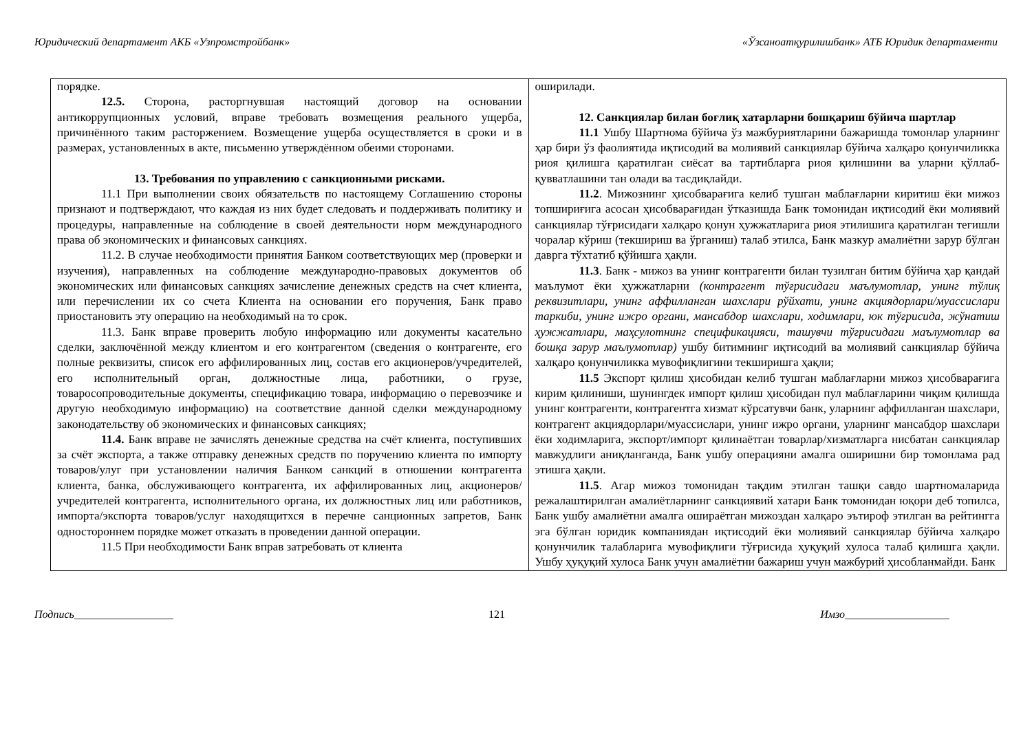Юридический департамент АКБ «Узпромстройбанк» «Ўзсаноатқурилишбанк» АТБ Юридик департаменти
| порядке. 12.5. Сторона, расторгнувшая настоящий договор на основании антикоррупционных условий, вправе требовать возмещения реального ущерба, причинённого таким расторжением. Возмещение ущерба осуществляется в сроки и в размерах, установленных в акте, письменно утверждённом обеими сторонами. 13. Требования по управлению с санкционными рисками. 11.1 При выполнении своих обязательств по настоящему Соглашению стороны признают и подтверждают, что каждая из них будет следовать и поддерживать политику и процедуры, направленные на соблюдение в своей деятельности норм международного права об экономических и финансовых санкциях. 11.2. В случае необходимости принятия Банком соответствующих мер (проверки и изучения), направленных на соблюдение международно-правовых документов об экономических или финансовых санкциях зачисление денежных средств на счет клиента, или перечислении их со счета Клиента на основании его поручения, Банк право приостановить эту операцию на необходимый на то срок. 11.3. Банк вправе проверить любую информацию или документы касательно сделки, заключённой между клиентом и его контрагентом (сведения о контрагенте, его полные реквизиты, список его аффилированных лиц, состав его акционеров/учредителей, его исполнительный орган, должностные лица, работники, о грузе, товаросопроводительные документы, спецификацию товара, информацию о перевозчике и другую необходимую информацию) на соответствие данной сделки международному законодательству об экономических и финансовых санкциях; 11.4. Банк вправе не зачислять денежные средства на счёт клиента, поступивших за счёт экспорта, а также отправку денежных средств по поручению клиента по импорту товаров/улуг при установлении наличия Банком санкций в отношении контрагента клиента, банка, обслуживающего контрагента, их аффилированных лиц, акционеров/учредителей контрагента, исполнительного органа, их должностных лиц или работников, импорта/экспорта товаров/услуг находящитхся в перечне санционных запретов, Банк одностороннем порядке может отказать в проведении данной операции. 11.5 При необходимости Банк вправ затребовать от клиента | оширилади. 12. Санкциялар билан боғлиқ хатарларни бошқариш бўйича шартлар 11.1 Ушбу Шартнома бўйича ўз мажбуриятларини бажаришда томонлар уларнинг ҳар бири ўз фаолиятида иқтисодий ва молиявий санкциялар бўйича халқаро қонунчиликка риоя қилишга қаратилган сиёсат ва тартибларга риоя қилишини ва уларни қўллаб-қувватлашини тан олади ва тасдиқлайди. 11.2 . Мижознинг ҳисобварағига келиб тушган маблағларни киритиш ёки мижоз топшириғига асосан ҳисобварағидан ўтказишда Банк томонидан иқтисодий ёки молиявий санкциялар тўғрисидаги халқаро қонун ҳужжатларига риоя этилишига қаратилган тегишли чоралар кўриш (текшириш ва ўрганиш) талаб этилса, Банк мазкур амалиётни зарур бўлган даврга тўхтатиб қўйишга ҳақли. 11.3 . Банк - мижоз ва унинг контрагенти билан тузилган битим бўйича ҳар қандай маълумот ёки ҳужжатларни (контрагент тўғрисидаги маълумотлар, унинг тўлиқ реквизитлари, унинг аффилланган шахслари рўйхати, унинг акциядорлари/муассислари таркиби, унинг ижро органи, мансабдор шахслари, ходимлари, юк тўғрисида, жўнатиш ҳужжатлари, маҳсулотнинг спецификацияси, ташувчи тўғрисидаги маълумотлар ва бошқа зарур маълумотлар) ушбу битимнинг иқтисодий ва молиявий санкциялар бўйича халқаро қонунчиликка мувофиқлигини текширишга ҳақли; 11.5 Экспорт қилиш ҳисобидан келиб тушган маблағларни мижоз ҳисобварағига кирим қилиниши, шунингдек импорт қилиш ҳисобидан пул маблағларини чиқим қилишда унинг контрагенти, контрагентга хизмат кўрсатувчи банк, уларнинг аффилланган шахслари, контрагент акциядорлари/муассислари, унинг ижро органи, уларнинг мансабдор шахслари ёки ходимларига, экспорт/импорт қилинаётган товарлар/хизматларга нисбатан санкциялар мавжудлиги аниқланганда, Банк ушбу операцияни амалга оширишни бир томонлама рад этишга ҳақли. 11.5 . Агар мижоз томонидан тақдим этилган ташқи савдо шартномаларида режалаштирилган амалиётларнинг санкциявий хатари Банк томонидан юқори деб топилса, Банк ушбу амалиётни амалга ошираётган мижоздан халқаро эътироф этилган ва рейтингга эга бўлган юридик компаниядан иқтисодий ёки молиявий санкциялар бўйича халқаро қонунчилик талабларига мувофиқлиги тўғрисида ҳуқуқий хулоса талаб қилишга ҳақли. Ушбу ҳуқуқий хулоса Банк учун амалиётни бажариш учун мажбурий ҳисобланмайди. Банк |
Подпись__________________ 121 Имзо___________________